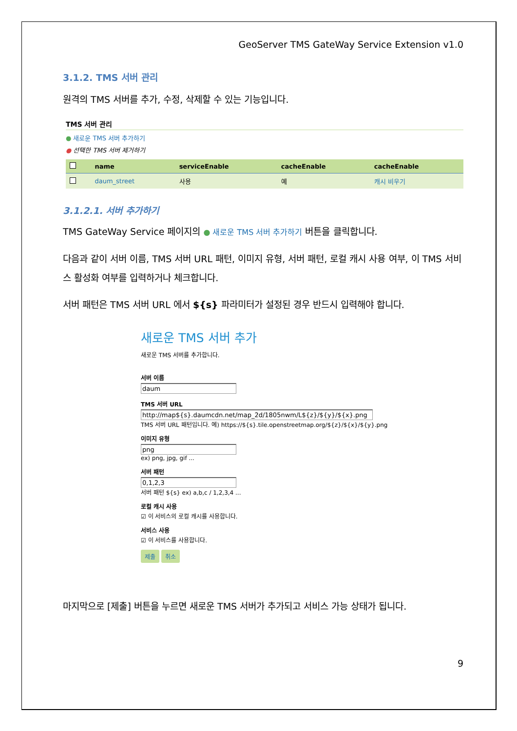GeoServer TMS GateWay Service Extension v1.0
3.1.2. TMS 서버 관리
원격의 TMS 서버를 추가, 수정, 삭제할 수 있는 기능입니다.
TMS 서버 관리
● 새로운 TMS 서버 추가하기
● 선택한 TMS 서버 제거하기
| | name | serviceEnable | cacheEnable | cacheEnable |
| --- | --- | --- | --- | --- |
| | daum_street | 사용 | 예 | 캐시 비우기 |
3.1.2.1. 서버 추가하기
TMS GateWay Service 페이지의 ● 새로운 TMS 서버 추가하기 버튼을 클릭합니다.
다음과 같이 서버 이름, TMS 서버 URL 패턴, 이미지 유형, 서버 패턴, 로컬 캐시 사용 여부, 이 TMS 서비스 활성화 여부를 입력하거나 체크합니다.
서버 패턴은 TMS 서버 URL 에서 ${s} 파라미터가 설정된 경우 반드시 입력해야 합니다.
새로운 TMS 서버 추가
새로운 TMS 서버를 추가합니다.
서버 이름
daum
TMS 서버 URL
http://map${s}.daumcdn.net/map_2d/1805nwm/L${z}/${y}/${x}.png
TMS 서버 URL 패턴입니다. 예) https://${s}.tile.openstreetmap.org/${z}/${x}/${y}.png
이미지 유형
png
ex) png, jpg, gif ...
서버 패턴
0,1,2,3
서버 패턴 ${s} ex) a,b,c / 1,2,3,4 ...
로컬 캐시 사용
☑ 이 서비스의 로컬 캐시를 사용합니다.
서비스 사용
☑ 이 서비스를 사용합니다.
제출 취소
마지막으로 [제출] 버튼을 누르면 새로운 TMS 서버가 추가되고 서비스 가능 상태가 됩니다.
9